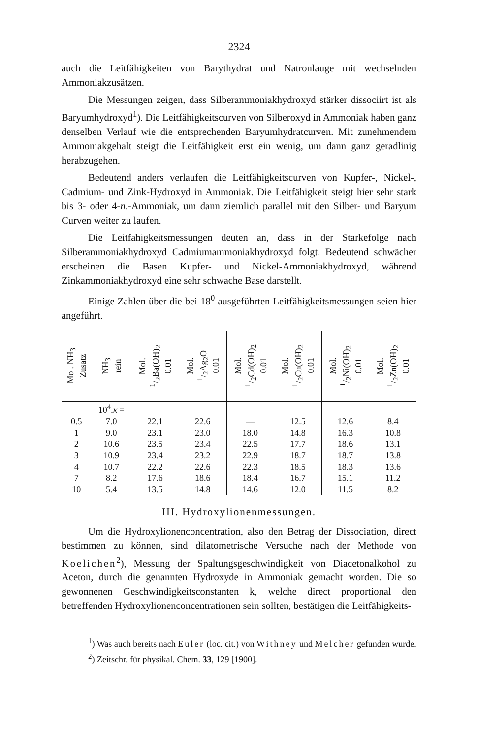2324
auch die Leitfähigkeiten von Barythydrat und Natronlauge mit wechselnden Ammoniakzusätzen.
Die Messungen zeigen, dass Silberammoniakhydroxyd stärker dissociirt ist als Baryumhydroxyd<sup>1</sup>). Die Leitfähigkeitscurven von Silberoxyd in Ammoniak haben ganz denselben Verlauf wie die entsprechenden Baryumhydratcurven. Mit zunehmendem Ammoniakgehalt steigt die Leitfähigkeit erst ein wenig, um dann ganz geradlinig herabzugehen.
Bedeutend anders verlaufen die Leitfähigkeitscurven von Kupfer-, Nickel-, Cadmium- und Zink-Hydroxyd in Ammoniak. Die Leitfähigkeit steigt hier sehr stark bis 3- oder 4-n.-Ammoniak, um dann ziemlich parallel mit den Silber- und Baryum Curven weiter zu laufen.
Die Leitfähigkeitsmessungen deuten an, dass in der Stärkefolge nach Silberammoniakhydroxyd Cadmiumammoniakhydroxyd folgt. Bedeutend schwächer erscheinen die Basen Kupfer- und Nickel-Ammoniakhydroxyd, während Zinkammoniakhydroxyd eine sehr schwache Base darstellt.
Einige Zahlen über die bei 18<sup>0</sup> ausgeführten Leitfähigkeitsmessungen seien hier angeführt.
| Mol. NH<sub>3</sub> Zusatz | NH<sub>3</sub> rein | Mol. 1/2Ba(OH)<sub>2</sub> 0.01 | Mol. 1/2Ag<sub>2</sub>O 0.01 | Mol. 1/2Cd(OH)<sub>2</sub> 0.01 | Mol. 1/2Cu(OH)<sub>2</sub> 0.01 | Mol. 1/2Ni(OH)<sub>2</sub> 0.01 | Mol. 1/2Zn(OH)<sub>2</sub> 0.01 |
| --- | --- | --- | --- | --- | --- | --- | --- |
| | 10<sup>4</sup>. κ = | | | | | | |
| 0.5 | 7.0 | 22.1 | 22.6 | — | 12.5 | 12.6 | 8.4 |
| 1 | 9.0 | 23.1 | 23.0 | 18.0 | 14.8 | 16.3 | 10.8 |
| 2 | 10.6 | 23.5 | 23.4 | 22.5 | 17.7 | 18.6 | 13.1 |
| 3 | 10.9 | 23.4 | 23.2 | 22.9 | 18.7 | 18.7 | 13.8 |
| 4 | 10.7 | 22.2 | 22.6 | 22.3 | 18.5 | 18.3 | 13.6 |
| 7 | 8.2 | 17.6 | 18.6 | 18.4 | 16.7 | 15.1 | 11.2 |
| 10 | 5.4 | 13.5 | 14.8 | 14.6 | 12.0 | 11.5 | 8.2 |
III. Hydroxylionenmessungen.
Um die Hydroxylionenconcentration, also den Betrag der Dissociation, direct bestimmen zu können, sind dilatometrische Versuche nach der Methode von Koelichen<sup>2</sup>), Messung der Spaltungsgeschwindigkeit von Diacetonalkohol zu Aceton, durch die genannten Hydroxyde in Ammoniak gemacht worden. Die so gewonnenen Geschwindigkeitsconstanten k, welche direct proportional den betreffenden Hydroxylionenconcentrationen sein sollten, bestätigen die Leitfähigkeits-
<sup>1</sup>) Was auch bereits nach Euler (loc. cit.) von Withney und Melcher gefunden wurde.
<sup>2</sup>) Zeitschr. für physikal. Chem. 33, 129 [1900].